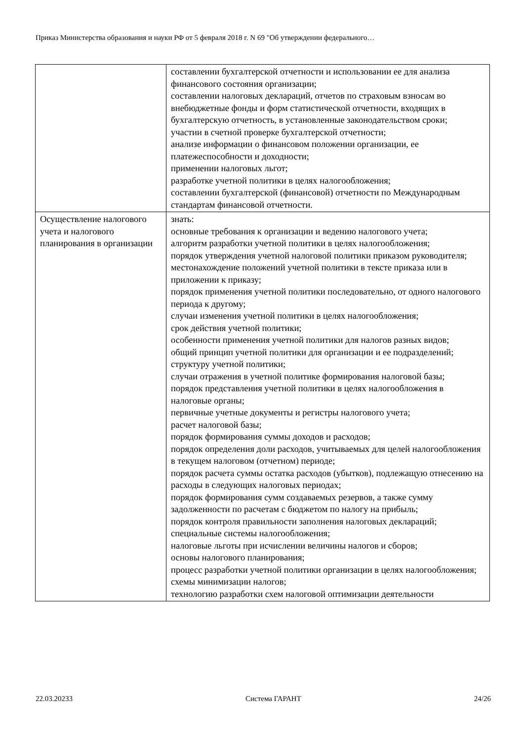Приказ Министерства образования и науки РФ от 5 февраля 2018 г. N 69 "Об утверждении федерального…
| | составлении бухгалтерской отчетности и использовании ее для анализа финансового состояния организации; составлении налоговых деклараций, отчетов по страховым взносам во внебюджетные фонды и форм статистической отчетности, входящих в бухгалтерскую отчетность, в установленные законодательством сроки; участии в счетной проверке бухгалтерской отчетности; анализе информации о финансовом положении организации, ее платежеспособности и доходности; применении налоговых льгот; разработке учетной политики в целях налогообложения; составлении бухгалтерской (финансовой) отчетности по Международным стандартам финансовой отчетности. |
| Осуществление налогового учета и налогового планирования в организации | знать: основные требования к организации и ведению налогового учета; алгоритм разработки учетной политики в целях налогообложения; порядок утверждения учетной налоговой политики приказом руководителя; местонахождение положений учетной политики в тексте приказа или в приложении к приказу; порядок применения учетной политики последовательно, от одного налогового периода к другому; случаи изменения учетной политики в целях налогообложения; срок действия учетной политики; особенности применения учетной политики для налогов разных видов; общий принцип учетной политики для организации и ее подразделений; структуру учетной политики; случаи отражения в учетной политике формирования налоговой базы; порядок представления учетной политики в целях налогообложения в налоговые органы; первичные учетные документы и регистры налогового учета; расчет налоговой базы; порядок формирования суммы доходов и расходов; порядок определения доли расходов, учитываемых для целей налогообложения в текущем налоговом (отчетном) периоде; порядок расчета суммы остатка расходов (убытков), подлежащую отнесению на расходы в следующих налоговых периодах; порядок формирования сумм создаваемых резервов, а также сумму задолженности по расчетам с бюджетом по налогу на прибыль; порядок контроля правильности заполнения налоговых деклараций; специальные системы налогообложения; налоговые льготы при исчислении величины налогов и сборов; основы налогового планирования; процесс разработки учетной политики организации в целях налогообложения; схемы минимизации налогов; технологию разработки схем налоговой оптимизации деятельности |
22.03.20233 Система ГАРАНТ 24/26